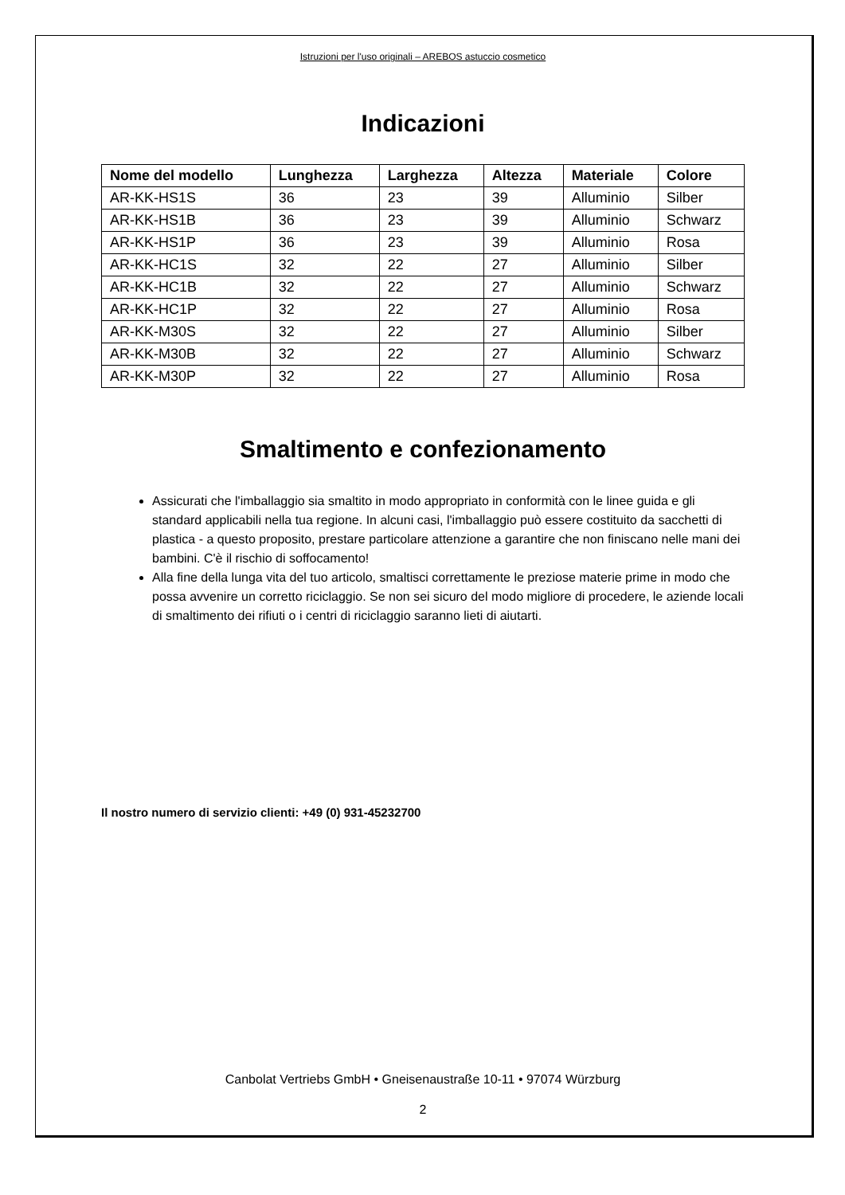Istruzioni per l'uso originali – AREBOS astuccio cosmetico
Indicazioni
| Nome del modello | Lunghezza | Larghezza | Altezza | Materiale | Colore |
| --- | --- | --- | --- | --- | --- |
| AR-KK-HS1S | 36 | 23 | 39 | Alluminio | Silber |
| AR-KK-HS1B | 36 | 23 | 39 | Alluminio | Schwarz |
| AR-KK-HS1P | 36 | 23 | 39 | Alluminio | Rosa |
| AR-KK-HC1S | 32 | 22 | 27 | Alluminio | Silber |
| AR-KK-HC1B | 32 | 22 | 27 | Alluminio | Schwarz |
| AR-KK-HC1P | 32 | 22 | 27 | Alluminio | Rosa |
| AR-KK-M30S | 32 | 22 | 27 | Alluminio | Silber |
| AR-KK-M30B | 32 | 22 | 27 | Alluminio | Schwarz |
| AR-KK-M30P | 32 | 22 | 27 | Alluminio | Rosa |
Smaltimento e confezionamento
Assicurati che l'imballaggio sia smaltito in modo appropriato in conformità con le linee guida e gli standard applicabili nella tua regione. In alcuni casi, l'imballaggio può essere costituito da sacchetti di plastica - a questo proposito, prestare particolare attenzione a garantire che non finiscano nelle mani dei bambini. C'è il rischio di soffocamento!
Alla fine della lunga vita del tuo articolo, smaltisci correttamente le preziose materie prime in modo che possa avvenire un corretto riciclaggio. Se non sei sicuro del modo migliore di procedere, le aziende locali di smaltimento dei rifiuti o i centri di riciclaggio saranno lieti di aiutarti.
Il nostro numero di servizio clienti: +49 (0) 931-45232700
Canbolat Vertriebs GmbH • Gneisenaustraße 10-11 • 97074 Würzburg
2